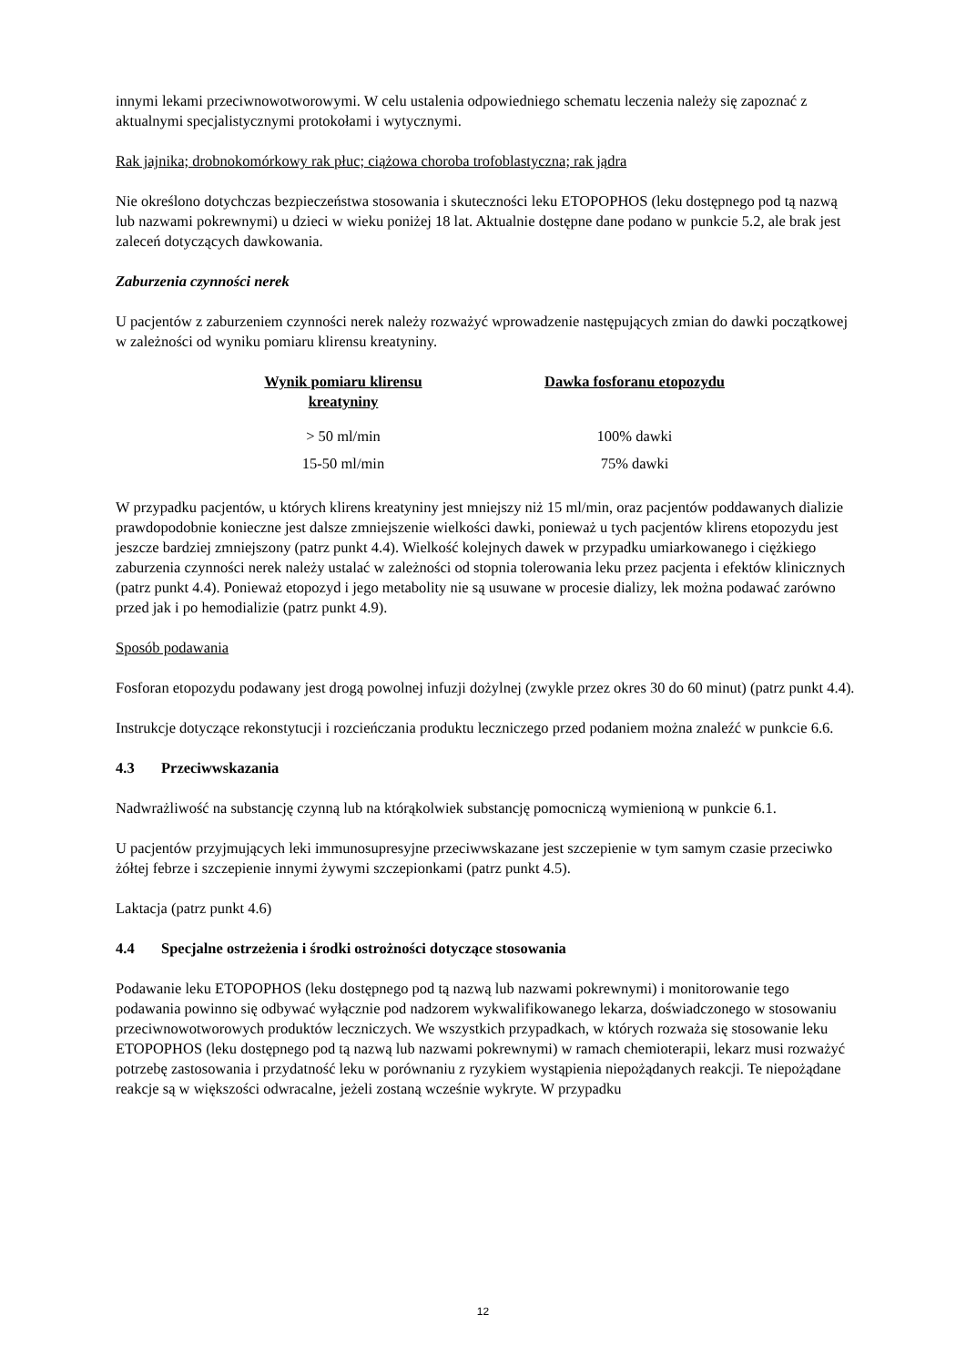innymi lekami przeciwnowotworowymi. W celu ustalenia odpowiedniego schematu leczenia należy się zapoznać z aktualnymi specjalistycznymi protokołami i wytycznymi.
Rak jajnika; drobnokomórkowy rak płuc; ciążowa choroba trofoblastyczna; rak jądra
Nie określono dotychczas bezpieczeństwa stosowania i skuteczności leku ETOPOPHOS (leku dostępnego pod tą nazwą lub nazwami pokrewnymi) u dzieci w wieku poniżej 18 lat. Aktualnie dostępne dane podano w punkcie 5.2, ale brak jest zaleceń dotyczących dawkowania.
Zaburzenia czynności nerek
U pacjentów z zaburzeniem czynności nerek należy rozważyć wprowadzenie następujących zmian do dawki początkowej w zależności od wyniku pomiaru klirensu kreatyniny.
| Wynik pomiaru klirensu kreatyniny | Dawka fosforanu etopozydu |
| --- | --- |
| > 50 ml/min | 100% dawki |
| 15-50 ml/min | 75% dawki |
W przypadku pacjentów, u których klirens kreatyniny jest mniejszy niż 15 ml/min, oraz pacjentów poddawanych dializie prawdopodobnie konieczne jest dalsze zmniejszenie wielkości dawki, ponieważ u tych pacjentów klirens etopozydu jest jeszcze bardziej zmniejszony (patrz punkt 4.4). Wielkość kolejnych dawek w przypadku umiarkowanego i ciężkiego zaburzenia czynności nerek należy ustalać w zależności od stopnia tolerowania leku przez pacjenta i efektów klinicznych (patrz punkt 4.4). Ponieważ etopozyd i jego metabolity nie są usuwane w procesie dializy, lek można podawać zarówno przed jak i po hemodializie (patrz punkt 4.9).
Sposób podawania
Fosforan etopozydu podawany jest drogą powolnej infuzji dożylnej (zwykle przez okres 30 do 60 minut) (patrz punkt 4.4).
Instrukcje dotyczące rekonstytucji i rozcieńczania produktu leczniczego przed podaniem można znaleźć w punkcie 6.6.
4.3 Przeciwwskazania
Nadwrażliwość na substancję czynną lub na którąkolwiek substancję pomocniczą wymienioną w punkcie 6.1.
U pacjentów przyjmujących leki immunosupresyjne przeciwwskazane jest szczepienie w tym samym czasie przeciwko żółtej febrze i szczepienie innymi żywymi szczepionkami (patrz punkt 4.5).
Laktacja (patrz punkt 4.6)
4.4 Specjalne ostrzeżenia i środki ostrożności dotyczące stosowania
Podawanie leku ETOPOPHOS (leku dostępnego pod tą nazwą lub nazwami pokrewnymi) i monitorowanie tego podawania powinno się odbywać wyłącznie pod nadzorem wykwalifikowanego lekarza, doświadczonego w stosowaniu przeciwnowotworowych produktów leczniczych. We wszystkich przypadkach, w których rozważa się stosowanie leku ETOPOPHOS (leku dostępnego pod tą nazwą lub nazwami pokrewnymi) w ramach chemioterapii, lekarz musi rozważyć potrzebę zastosowania i przydatność leku w porównaniu z ryzykiem wystąpienia niepożądanych reakcji. Te niepożądane reakcje są w większości odwracalne, jeżeli zostaną wcześnie wykryte. W przypadku
12